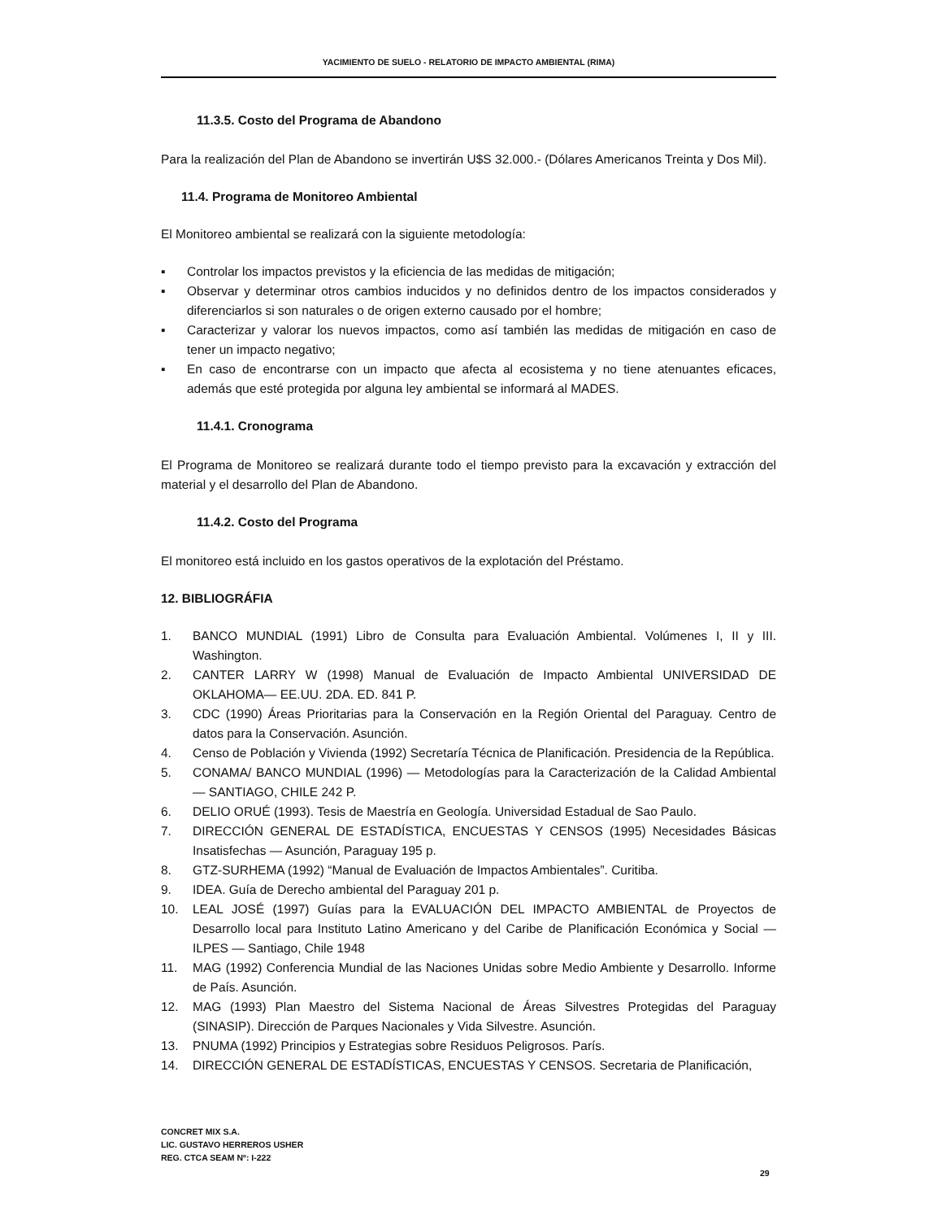YACIMIENTO DE SUELO - RELATORIO DE IMPACTO AMBIENTAL (RIMA)
11.3.5. Costo del Programa de Abandono
Para la realización del Plan de Abandono se invertirán U$S 32.000.- (Dólares Americanos Treinta y Dos Mil).
11.4. Programa de Monitoreo Ambiental
El Monitoreo ambiental se realizará con la siguiente metodología:
▪ Controlar los impactos previstos y la eficiencia de las medidas de mitigación;
▪ Observar y determinar otros cambios inducidos y no definidos dentro de los impactos considerados y diferenciarlos si son naturales o de origen externo causado por el hombre;
▪ Caracterizar y valorar los nuevos impactos, como así también las medidas de mitigación en caso de tener un impacto negativo;
▪ En caso de encontrarse con un impacto que afecta al ecosistema y no tiene atenuantes eficaces, además que esté protegida por alguna ley ambiental se informará al MADES.
11.4.1. Cronograma
El Programa de Monitoreo se realizará durante todo el tiempo previsto para la excavación y extracción del material y el desarrollo del Plan de Abandono.
11.4.2. Costo del Programa
El monitoreo está incluido en los gastos operativos de la explotación del Préstamo.
12. BIBLIOGRÁFIA
1. BANCO MUNDIAL (1991) Libro de Consulta para Evaluación Ambiental. Volúmenes I, II y III. Washington.
2. CANTER LARRY W (1998) Manual de Evaluación de Impacto Ambiental UNIVERSIDAD DE OKLAHOMA— EE.UU. 2DA. ED. 841 P.
3. CDC (1990) Áreas Prioritarias para la Conservación en la Región Oriental del Paraguay. Centro de datos para la Conservación. Asunción.
4. Censo de Población y Vivienda (1992) Secretaría Técnica de Planificación. Presidencia de la República.
5. CONAMA/ BANCO MUNDIAL (1996) — Metodologías para la Caracterización de la Calidad Ambiental — SANTIAGO, CHILE 242 P.
6. DELIO ORUÉ (1993). Tesis de Maestría en Geología. Universidad Estadual de Sao Paulo.
7. DIRECCIÓN GENERAL DE ESTADÍSTICA, ENCUESTAS Y CENSOS (1995) Necesidades Básicas Insatisfechas — Asunción, Paraguay 195 p.
8. GTZ-SURHEMA (1992) “Manual de Evaluación de Impactos Ambientales”. Curitiba.
9. IDEA. Guía de Derecho ambiental del Paraguay 201 p.
10. LEAL JOSÉ (1997) Guías para la EVALUACIÓN DEL IMPACTO AMBIENTAL de Proyectos de Desarrollo local para Instituto Latino Americano y del Caribe de Planificación Económica y Social — ILPES — Santiago, Chile 1948
11. MAG (1992) Conferencia Mundial de las Naciones Unidas sobre Medio Ambiente y Desarrollo. Informe de País. Asunción.
12. MAG (1993) Plan Maestro del Sistema Nacional de Áreas Silvestres Protegidas del Paraguay (SINASIP). Dirección de Parques Nacionales y Vida Silvestre. Asunción.
13. PNUMA (1992) Principios y Estrategias sobre Residuos Peligrosos. París.
14. DIRECCIÓN GENERAL DE ESTADÍSTICAS, ENCUESTAS Y CENSOS. Secretaria de Planificación,
CONCRET MIX S.A.
LIC. GUSTAVO HERREROS USHER
REG. CTCA SEAM Nº: I-222
29